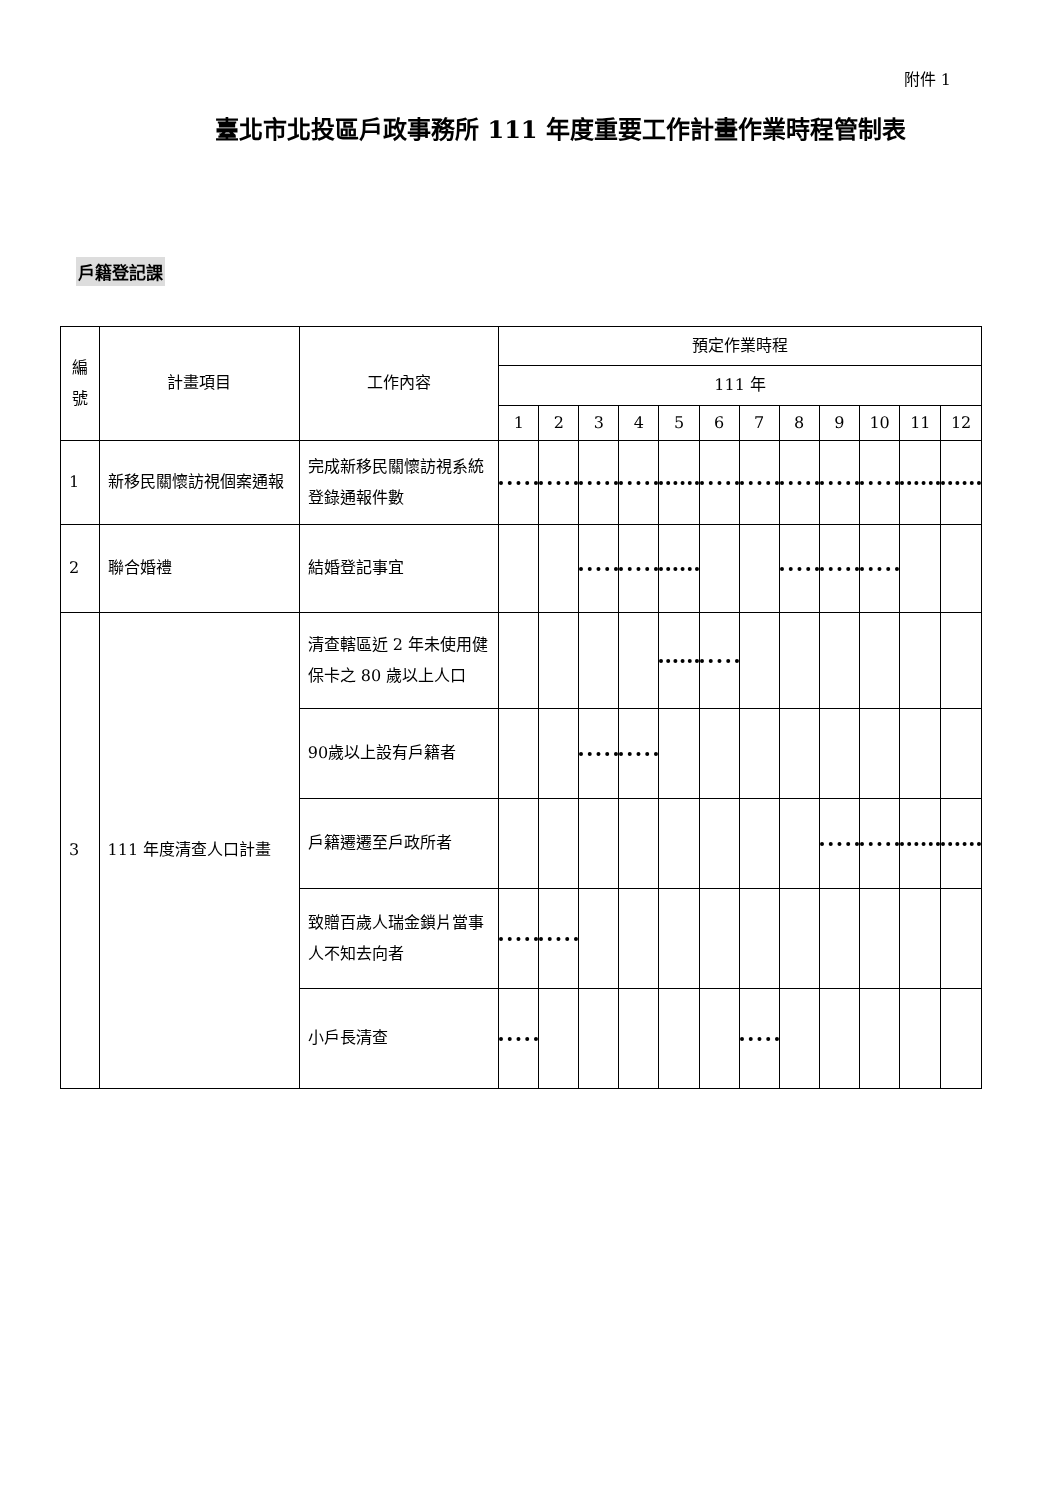附件 1
臺北市北投區戶政事務所 111 年度重要工作計畫作業時程管制表
戶籍登記課
| 編號 | 計畫項目 | 工作內容 | 預定作業時程 | | | | | | | | | | | |
| --- | --- | --- | --- | --- | --- | --- | --- | --- | --- | --- | --- | --- | --- | --- |
| | | | 111 年 | | | | | | | | | | | |
| | | | 1 | 2 | 3 | 4 | 5 | 6 | 7 | 8 | 9 | 10 | 11 | 12 |
| 1 | 新移民關懷訪視個案通報 | 完成新移民關懷訪視系統登錄通報件數 | | | | | | | | | | | | |
| 2 | 聯合婚禮 | 結婚登記事宜 | | | | | | | | | | | | |
| 3 | 111 年度清查人口計畫 | 清查轄區近 2 年未使用健保卡之 80 歲以上人口 | | | | | | | | | | | | |
| | | 90歲以上設有戶籍者 | | | | | | | | | | | | |
| | | 戶籍遷遷至戶政所者 | | | | | | | | | | | | |
| | | 致贈百歲人瑞金鎖片當事人不知去向者 | | | | | | | | | | | | |
| | | 小戶長清查 | | | | | | | | | | | | |